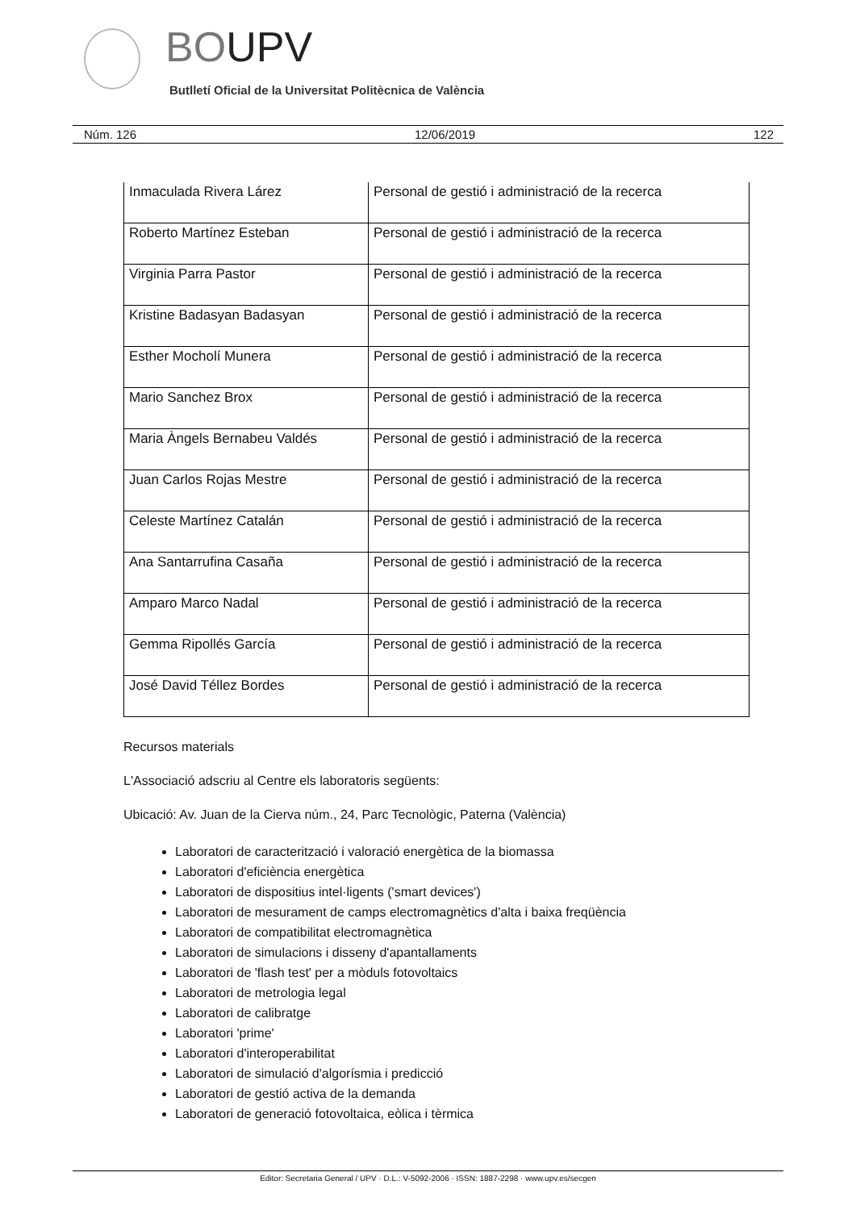BOUPV
Butlletí Oficial de la Universitat Politècnica de València
Núm. 126 12/06/2019 122
| Inmaculada Rivera Lárez | Personal de gestió i administració de la recerca |
| Roberto Martínez Esteban | Personal de gestió i administració de la recerca |
| Virginia Parra Pastor | Personal de gestió i administració de la recerca |
| Kristine Badasyan Badasyan | Personal de gestió i administració de la recerca |
| Esther Mocholí Munera | Personal de gestió i administració de la recerca |
| Mario Sanchez Brox | Personal de gestió i administració de la recerca |
| Maria Àngels Bernabeu Valdés | Personal de gestió i administració de la recerca |
| Juan Carlos Rojas Mestre | Personal de gestió i administració de la recerca |
| Celeste Martínez Catalán | Personal de gestió i administració de la recerca |
| Ana Santarrufina Casaña | Personal de gestió i administració de la recerca |
| Amparo Marco Nadal | Personal de gestió i administració de la recerca |
| Gemma Ripollés García | Personal de gestió i administració de la recerca |
| José David Téllez Bordes | Personal de gestió i administració de la recerca |
Recursos materials
L'Associació adscriu al Centre els laboratoris següents:
Ubicació: Av. Juan de la Cierva núm., 24, Parc Tecnològic, Paterna (València)
Laboratori de caracterització i valoració energètica de la biomassa
Laboratori d'eficiència energètica
Laboratori de dispositius intel·ligents ('smart devices')
Laboratori de mesurament de camps electromagnètics d'alta i baixa freqüència
Laboratori de compatibilitat electromagnètica
Laboratori de simulacions i disseny d'apantallaments
Laboratori de 'flash test' per a mòduls fotovoltaics
Laboratori de metrologia legal
Laboratori de calibratge
Laboratori 'prime'
Laboratori d'interoperabilitat
Laboratori de simulació d'algorísmia i predicció
Laboratori de gestió activa de la demanda
Laboratori de generació fotovoltaica, eòlica i tèrmica
Editor: Secretaria General / UPV · D.L.: V-5092-2006 · ISSN: 1887-2298 · www.upv.es/secgen